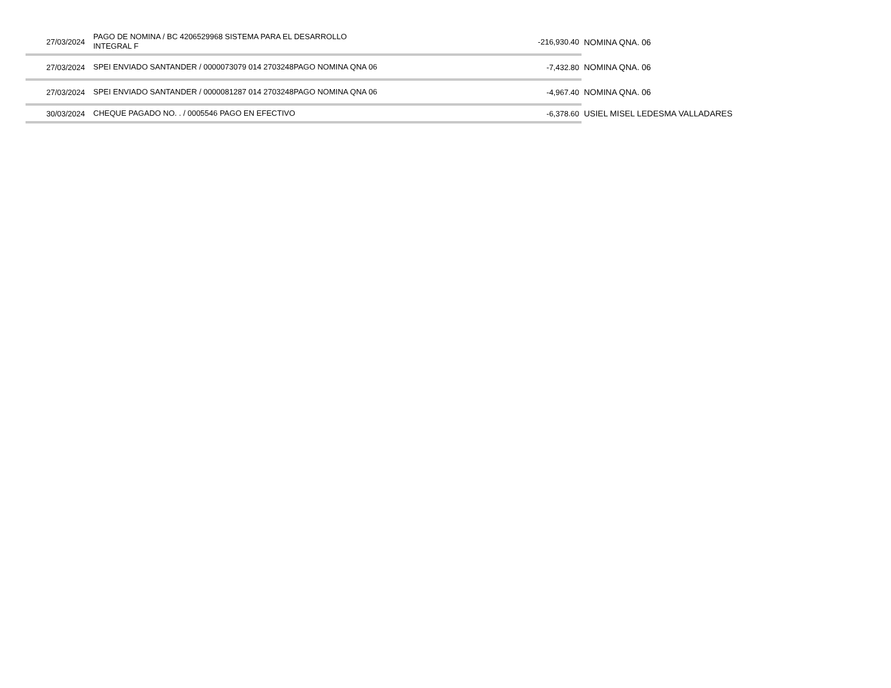| 27/03/2024 | PAGO DE NOMINA / BC 4206529968 SISTEMA PARA EL DESARROLLO INTEGRAL F | -216,930.40 | NOMINA QNA. 06 |
| 27/03/2024 | SPEI ENVIADO SANTANDER / 0000073079 014 2703248PAGO NOMINA QNA 06 | -7,432.80 | NOMINA QNA. 06 |
| 27/03/2024 | SPEI ENVIADO SANTANDER / 0000081287 014 2703248PAGO NOMINA QNA 06 | -4,967.40 | NOMINA QNA. 06 |
| 30/03/2024 | CHEQUE PAGADO NO. . / 0005546 PAGO EN EFECTIVO | -6,378.60 | USIEL MISEL LEDESMA VALLADARES |